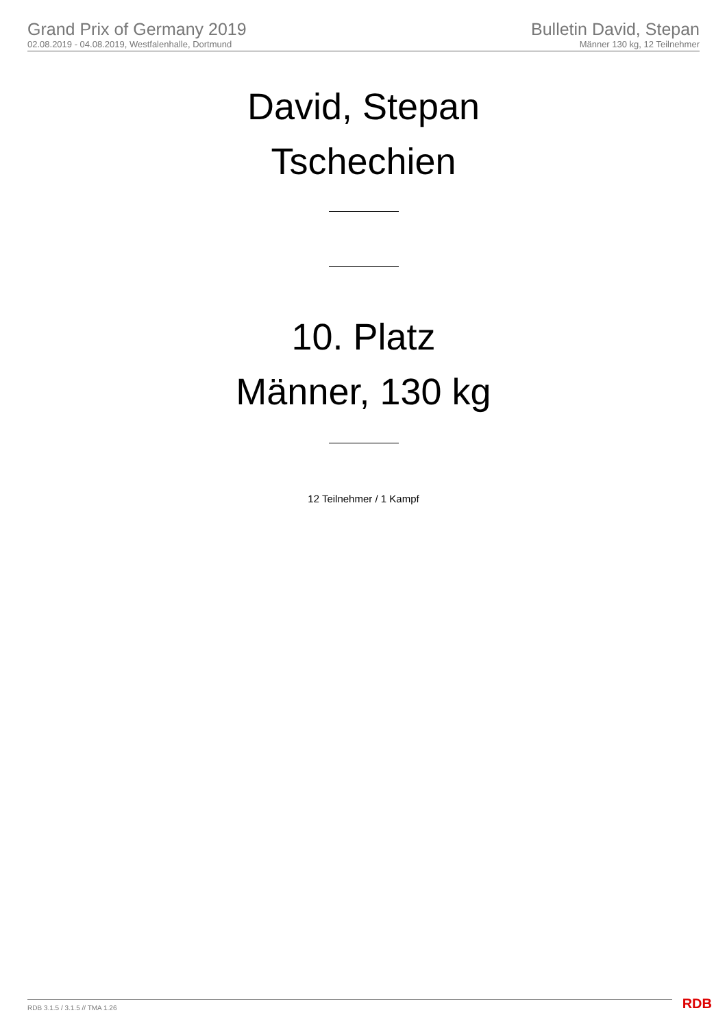Grand Prix of Germany 2019
02.08.2019 - 04.08.2019, Westfalenhalle, Dortmund
Bulletin David, Stepan
Männer 130 kg, 12 Teilnehmer
David, Stepan
Tschechien
10. Platz
Männer, 130 kg
12 Teilnehmer / 1 Kampf
RDB 3.1.5 / 3.1.5 // TMA 1.26 RDB